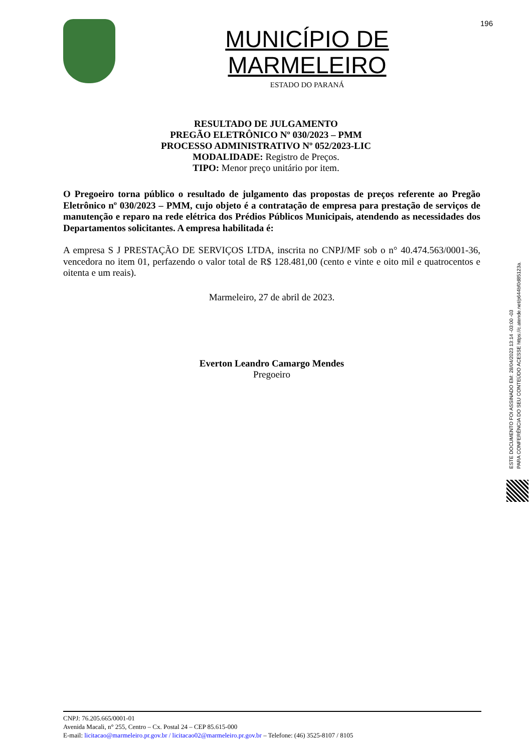196
MUNICÍPIO DE MARMELEIRO
ESTADO DO PARANÁ
RESULTADO DE JULGAMENTO
PREGÃO ELETRÔNICO Nº 030/2023 – PMM
PROCESSO ADMINISTRATIVO Nº 052/2023-LIC
MODALIDADE: Registro de Preços.
TIPO: Menor preço unitário por item.
O Pregoeiro torna público o resultado de julgamento das propostas de preços referente ao Pregão Eletrônico nº 030/2023 – PMM, cujo objeto é a contratação de empresa para prestação de serviços de manutenção e reparo na rede elétrica dos Prédios Públicos Municipais, atendendo as necessidades dos Departamentos solicitantes. A empresa habilitada é:
A empresa S J PRESTAÇÃO DE SERVIÇOS LTDA, inscrita no CNPJ/MF sob o n° 40.474.563/0001-36, vencedora no item 01, perfazendo o valor total de R$ 128.481,00 (cento e vinte e oito mil e quatrocentos e oitenta e um reais).
Marmeleiro, 27 de abril de 2023.
Everton Leandro Camargo Mendes
Pregoeiro
ESTE DOCUMENTO FOI ASSINADO EM: 28/04/2023 13:14 -03:00 -03
PARA CONFERÊNCIA DO SEU CONTEÚDO ACESSE https://c.atende.net/p644bf0d85123a.
CNPJ: 76.205.665/0001-01
Avenida Macali, n° 255, Centro – Cx. Postal 24 – CEP 85.615-000
E-mail: licitacao@marmeleiro.pr.gov.br / licitacao02@marmeleiro.pr.gov.br – Telefone: (46) 3525-8107 / 8105